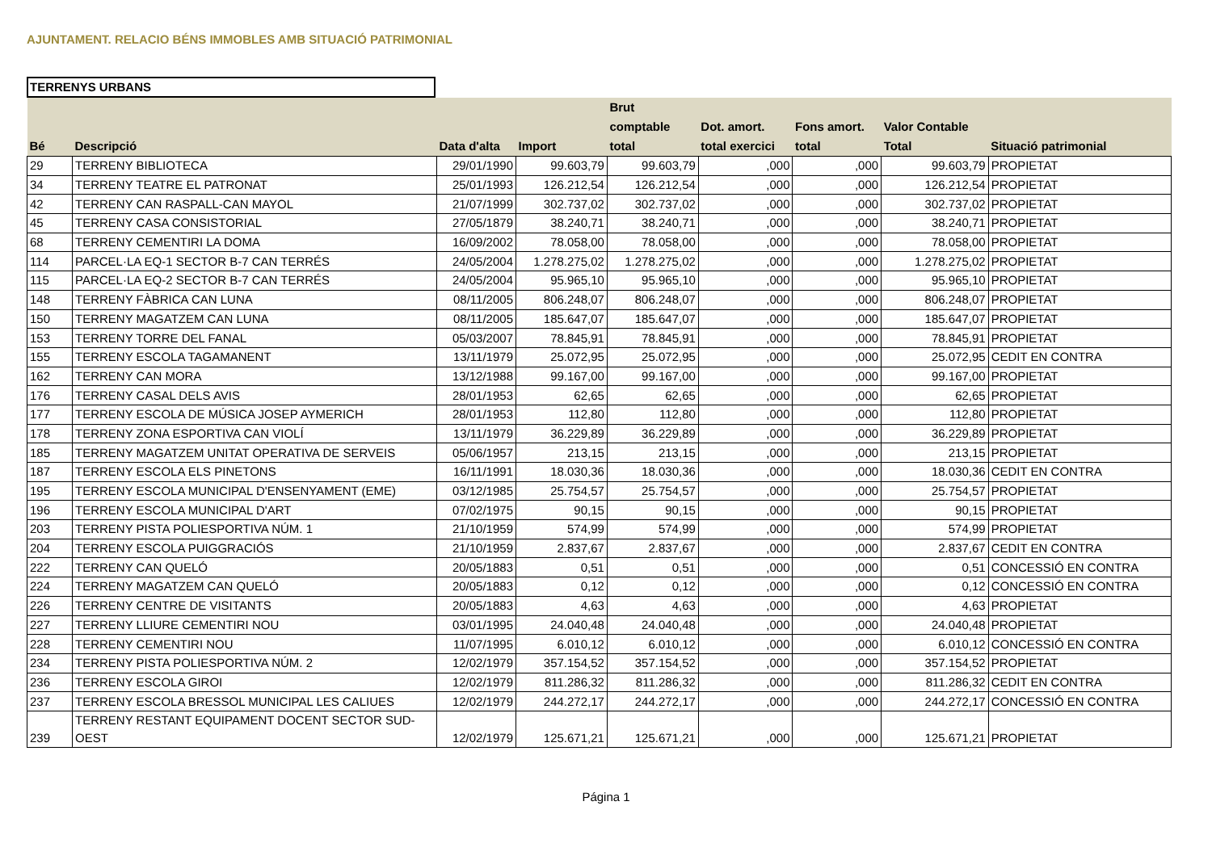AJUNTAMENT. RELACIO BÉNS IMMOBLES AMB SITUACIÓ PATRIMONIAL
TERRENYS URBANS
| Bé | Descripció | Data d'alta | Import | Brut comptable total | Dot. amort. total exercici | Fons amort. total | Valor Contable Total | Situació patrimonial |
| --- | --- | --- | --- | --- | --- | --- | --- | --- |
| 29 | TERRENY BIBLIOTECA | 29/01/1990 | 99.603,79 | 99.603,79 | ,000 | ,000 | 99.603,79 | PROPIETAT |
| 34 | TERRENY TEATRE EL PATRONAT | 25/01/1993 | 126.212,54 | 126.212,54 | ,000 | ,000 | 126.212,54 | PROPIETAT |
| 42 | TERRENY CAN RASPALL-CAN MAYOL | 21/07/1999 | 302.737,02 | 302.737,02 | ,000 | ,000 | 302.737,02 | PROPIETAT |
| 45 | TERRENY CASA CONSISTORIAL | 27/05/1879 | 38.240,71 | 38.240,71 | ,000 | ,000 | 38.240,71 | PROPIETAT |
| 68 | TERRENY CEMENTIRI LA DOMA | 16/09/2002 | 78.058,00 | 78.058,00 | ,000 | ,000 | 78.058,00 | PROPIETAT |
| 114 | PARCEL·LA EQ-1 SECTOR B-7 CAN TERRÉS | 24/05/2004 | 1.278.275,02 | 1.278.275,02 | ,000 | ,000 | 1.278.275,02 | PROPIETAT |
| 115 | PARCEL·LA EQ-2 SECTOR B-7 CAN TERRÉS | 24/05/2004 | 95.965,10 | 95.965,10 | ,000 | ,000 | 95.965,10 | PROPIETAT |
| 148 | TERRENY FÀBRICA CAN LUNA | 08/11/2005 | 806.248,07 | 806.248,07 | ,000 | ,000 | 806.248,07 | PROPIETAT |
| 150 | TERRENY MAGATZEM CAN LUNA | 08/11/2005 | 185.647,07 | 185.647,07 | ,000 | ,000 | 185.647,07 | PROPIETAT |
| 153 | TERRENY TORRE DEL FANAL | 05/03/2007 | 78.845,91 | 78.845,91 | ,000 | ,000 | 78.845,91 | PROPIETAT |
| 155 | TERRENY ESCOLA TAGAMANENT | 13/11/1979 | 25.072,95 | 25.072,95 | ,000 | ,000 | 25.072,95 | CEDIT EN CONTRA |
| 162 | TERRENY CAN MORA | 13/12/1988 | 99.167,00 | 99.167,00 | ,000 | ,000 | 99.167,00 | PROPIETAT |
| 176 | TERRENY CASAL DELS AVIS | 28/01/1953 | 62,65 | 62,65 | ,000 | ,000 | 62,65 | PROPIETAT |
| 177 | TERRENY ESCOLA DE MÚSICA JOSEP AYMERICH | 28/01/1953 | 112,80 | 112,80 | ,000 | ,000 | 112,80 | PROPIETAT |
| 178 | TERRENY ZONA ESPORTIVA CAN VIOLÍ | 13/11/1979 | 36.229,89 | 36.229,89 | ,000 | ,000 | 36.229,89 | PROPIETAT |
| 185 | TERRENY MAGATZEM UNITAT OPERATIVA DE SERVEIS | 05/06/1957 | 213,15 | 213,15 | ,000 | ,000 | 213,15 | PROPIETAT |
| 187 | TERRENY ESCOLA ELS PINETONS | 16/11/1991 | 18.030,36 | 18.030,36 | ,000 | ,000 | 18.030,36 | CEDIT EN CONTRA |
| 195 | TERRENY ESCOLA MUNICIPAL D'ENSENYAMENT (EME) | 03/12/1985 | 25.754,57 | 25.754,57 | ,000 | ,000 | 25.754,57 | PROPIETAT |
| 196 | TERRENY ESCOLA MUNICIPAL D'ART | 07/02/1975 | 90,15 | 90,15 | ,000 | ,000 | 90,15 | PROPIETAT |
| 203 | TERRENY PISTA POLIESPORTIVA NÚM. 1 | 21/10/1959 | 574,99 | 574,99 | ,000 | ,000 | 574,99 | PROPIETAT |
| 204 | TERRENY ESCOLA PUIGGRACIÓS | 21/10/1959 | 2.837,67 | 2.837,67 | ,000 | ,000 | 2.837,67 | CEDIT EN CONTRA |
| 222 | TERRENY CAN QUELÓ | 20/05/1883 | 0,51 | 0,51 | ,000 | ,000 | 0,51 | CONCESSIÓ EN CONTRA |
| 224 | TERRENY MAGATZEM CAN QUELÓ | 20/05/1883 | 0,12 | 0,12 | ,000 | ,000 | 0,12 | CONCESSIÓ EN CONTRA |
| 226 | TERRENY CENTRE DE VISITANTS | 20/05/1883 | 4,63 | 4,63 | ,000 | ,000 | 4,63 | PROPIETAT |
| 227 | TERRENY LLIURE CEMENTIRI NOU | 03/01/1995 | 24.040,48 | 24.040,48 | ,000 | ,000 | 24.040,48 | PROPIETAT |
| 228 | TERRENY CEMENTIRI NOU | 11/07/1995 | 6.010,12 | 6.010,12 | ,000 | ,000 | 6.010,12 | CONCESSIÓ EN CONTRA |
| 234 | TERRENY PISTA POLIESPORTIVA NÚM. 2 | 12/02/1979 | 357.154,52 | 357.154,52 | ,000 | ,000 | 357.154,52 | PROPIETAT |
| 236 | TERRENY ESCOLA GIROI | 12/02/1979 | 811.286,32 | 811.286,32 | ,000 | ,000 | 811.286,32 | CEDIT EN CONTRA |
| 237 | TERRENY ESCOLA BRESSOL MUNICIPAL LES CALIUES | 12/02/1979 | 244.272,17 | 244.272,17 | ,000 | ,000 | 244.272,17 | CONCESSIÓ EN CONTRA |
| 239 | TERRENY RESTANT EQUIPAMENT DOCENT SECTOR SUD- OEST | 12/02/1979 | 125.671,21 | 125.671,21 | ,000 | ,000 | 125.671,21 | PROPIETAT |
Página 1